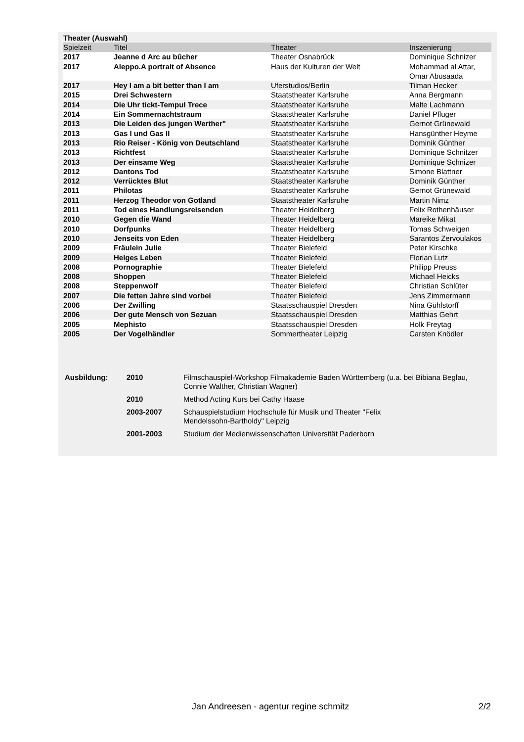Theater (Auswahl)
| Spielzeit | Titel | Theater | Inszenierung |
| --- | --- | --- | --- |
| 2017 | Jeanne d Arc au bûcher | Theater Osnabrück | Dominique Schnizer |
| 2017 | Aleppo.A portrait of Absence | Haus der Kulturen der Welt | Mohammad al Attar, Omar Abusaada |
| 2017 | Hey I am a bit better than I am | Uferstudios/Berlin | Tilman Hecker |
| 2015 | Drei Schwestern | Staatstheater Karlsruhe | Anna Bergmann |
| 2014 | Die Uhr tickt-Tempul Trece | Staatstheater Karlsruhe | Malte Lachmann |
| 2014 | Ein Sommernachtstraum | Staatstheater Karlsruhe | Daniel Pfluger |
| 2013 | Die Leiden des jungen Werther" | Staatstheater Karlsruhe | Gernot Grünewald |
| 2013 | Gas I und Gas II | Staatstheater Karlsruhe | Hansgünther Heyme |
| 2013 | Rio Reiser - König von Deutschland | Staatstheater Karlsruhe | Dominik Günther |
| 2013 | Richtfest | Staatstheater Karlsruhe | Dominique Schnitzer |
| 2013 | Der einsame Weg | Staatstheater Karlsruhe | Dominique Schnizer |
| 2012 | Dantons Tod | Staatstheater Karlsruhe | Simone Blattner |
| 2012 | Verrücktes Blut | Staatstheater Karlsruhe | Dominik Günther |
| 2011 | Philotas | Staatstheater Karlsruhe | Gernot Grünewald |
| 2011 | Herzog Theodor von Gotland | Staatstheater Karlsruhe | Martin Nimz |
| 2011 | Tod eines Handlungsreisenden | Theater Heidelberg | Felix Rothenhäuser |
| 2010 | Gegen die Wand | Theater Heidelberg | Mareike Mikat |
| 2010 | Dorfpunks | Theater Heidelberg | Tomas Schweigen |
| 2010 | Jenseits von Eden | Theater Heidelberg | Sarantos Zervoulakos |
| 2009 | Fräulein Julie | Theater Bielefeld | Peter Kirschke |
| 2009 | Helges Leben | Theater Bielefeld | Florian Lutz |
| 2008 | Pornographie | Theater Bielefeld | Philipp Preuss |
| 2008 | Shoppen | Theater Bielefeld | Michael Heicks |
| 2008 | Steppenwolf | Theater Bielefeld | Christian Schlüter |
| 2007 | Die fetten Jahre sind vorbei | Theater Bielefeld | Jens Zimmermann |
| 2006 | Der Zwilling | Staatsschauspiel Dresden | Nina Gühlstorff |
| 2006 | Der gute Mensch von Sezuan | Staatsschauspiel Dresden | Matthias Gehrt |
| 2005 | Mephisto | Staatsschauspiel Dresden | Holk Freytag |
| 2005 | Der Vogelhändler | Sommertheater Leipzig | Carsten Knödler |
| Ausbildung: | 2010 | Filmschauspiel-Workshop Filmakademie Baden Württemberg (u.a. bei Bibiana Beglau, Connie Walther, Christian Wagner) |
| | 2010 | Method Acting Kurs bei Cathy Haase |
| | 2003-2007 | Schauspielstudium Hochschule für Musik und Theater "Felix Mendelssohn-Bartholdy" Leipzig |
| | 2001-2003 | Studium der Medienwissenschaften Universität Paderborn |
Jan Andreesen - agentur regine schmitz 2/2